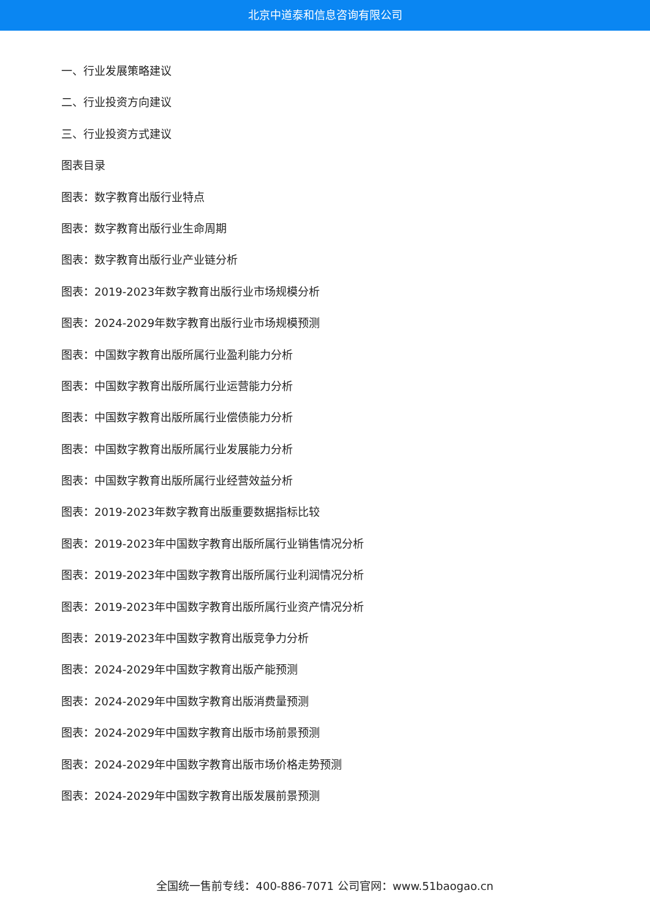北京中道泰和信息咨询有限公司
一、行业发展策略建议
二、行业投资方向建议
三、行业投资方式建议
图表目录
图表：数字教育出版行业特点
图表：数字教育出版行业生命周期
图表：数字教育出版行业产业链分析
图表：2019-2023年数字教育出版行业市场规模分析
图表：2024-2029年数字教育出版行业市场规模预测
图表：中国数字教育出版所属行业盈利能力分析
图表：中国数字教育出版所属行业运营能力分析
图表：中国数字教育出版所属行业偿债能力分析
图表：中国数字教育出版所属行业发展能力分析
图表：中国数字教育出版所属行业经营效益分析
图表：2019-2023年数字教育出版重要数据指标比较
图表：2019-2023年中国数字教育出版所属行业销售情况分析
图表：2019-2023年中国数字教育出版所属行业利润情况分析
图表：2019-2023年中国数字教育出版所属行业资产情况分析
图表：2019-2023年中国数字教育出版竞争力分析
图表：2024-2029年中国数字教育出版产能预测
图表：2024-2029年中国数字教育出版消费量预测
图表：2024-2029年中国数字教育出版市场前景预测
图表：2024-2029年中国数字教育出版市场价格走势预测
图表：2024-2029年中国数字教育出版发展前景预测
全国统一售前专线：400-886-7071 公司官网：www.51baogao.cn